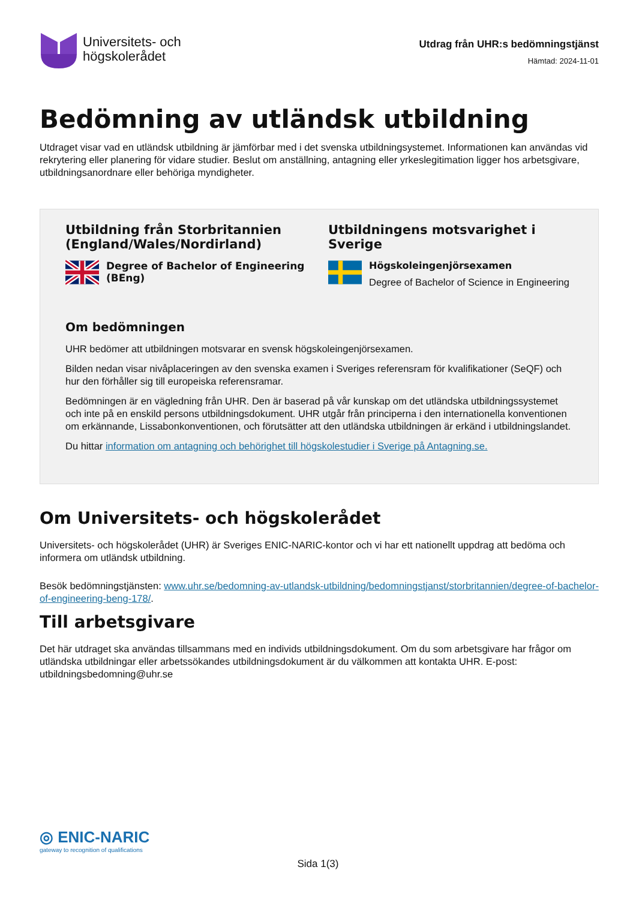Universitets- och
högskolerådet
Utdrag från UHR:s bedömningstjänst
Hämtad: 2024-11-01
Bedömning av utländsk utbildning
Utdraget visar vad en utländsk utbildning är jämförbar med i det svenska utbildningsystemet. Informationen kan användas vid rekrytering eller planering för vidare studier. Beslut om anställning, antagning eller yrkeslegitimation ligger hos arbetsgivare, utbildningsanordnare eller behöriga myndigheter.
Utbildning från Storbritannien (England/Wales/Nordirland)
Degree of Bachelor of Engineering (BEng)
Utbildningens motsvarighet i Sverige
Högskoleingenjörsexamen
Degree of Bachelor of Science in Engineering
Om bedömningen
UHR bedömer att utbildningen motsvarar en svensk högskoleingenjörsexamen.
Bilden nedan visar nivåplaceringen av den svenska examen i Sveriges referensram för kvalifikationer (SeQF) och hur den förhåller sig till europeiska referensramar.
Bedömningen är en vägledning från UHR. Den är baserad på vår kunskap om det utländska utbildningssystemet och inte på en enskild persons utbildningsdokument. UHR utgår från principerna i den internationella konventionen om erkännande, Lissabonkonventionen, och förutsätter att den utländska utbildningen är erkänd i utbildningslandet.
Du hittar information om antagning och behörighet till högskolestudier i Sverige på Antagning.se.
Om Universitets- och högskolerådet
Universitets- och högskolerådet (UHR) är Sveriges ENIC-NARIC-kontor och vi har ett nationellt uppdrag att bedöma och informera om utländsk utbildning.
Besök bedömningstjänsten: www.uhr.se/bedomning-av-utlandsk-utbildning/bedomningstjanst/storbritannien/degree-of-bachelor-of-engineering-beng-178/.
Till arbetsgivare
Det här utdraget ska användas tillsammans med en individs utbildningsdokument. Om du som arbetsgivare har frågor om utländska utbildningar eller arbetssökandes utbildningsdokument är du välkommen att kontakta UHR. E-post: utbildningsbedomning@uhr.se
◎ ENIC-NARIC
gateway to recognition of qualifications
Sida 1(3)